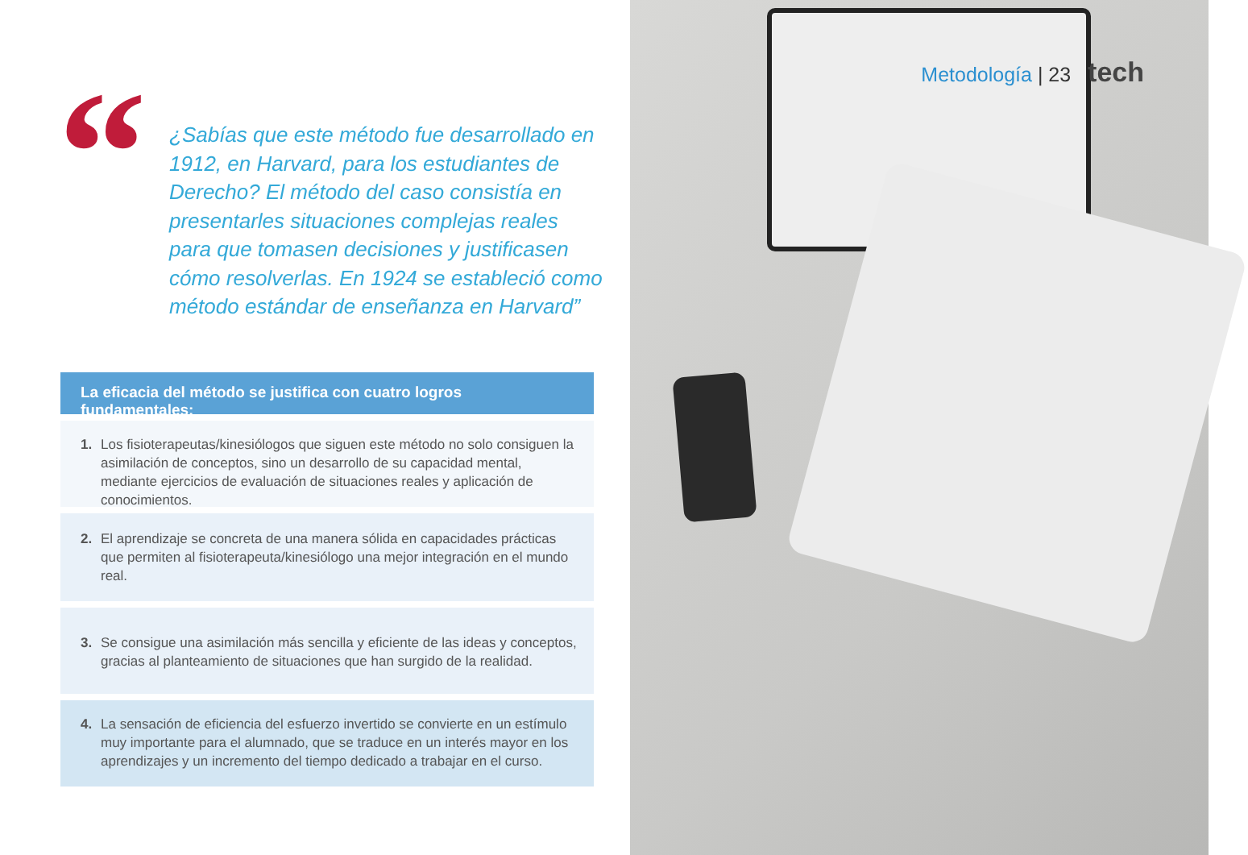“
¿Sabías que este método fue desarrollado en 1912, en Harvard, para los estudiantes de Derecho? El método del caso consistía en presentarles situaciones complejas reales para que tomasen decisiones y justificasen cómo resolverlas. En 1924 se estableció como método estándar de enseñanza en Harvard”
La eficacia del método se justifica con cuatro logros fundamentales:
1. Los fisioterapeutas/kinesiólogos que siguen este método no solo consiguen la asimilación de conceptos, sino un desarrollo de su capacidad mental, mediante ejercicios de evaluación de situaciones reales y aplicación de conocimientos.
2. El aprendizaje se concreta de una manera sólida en capacidades prácticas que permiten al fisioterapeuta/kinesiólogo una mejor integración en el mundo real.
3. Se consigue una asimilación más sencilla y eficiente de las ideas y conceptos, gracias al planteamiento de situaciones que han surgido de la realidad.
4. La sensación de eficiencia del esfuerzo invertido se convierte en un estímulo muy importante para el alumnado, que se traduce en un interés mayor en los aprendizajes y un incremento del tiempo dedicado a trabajar en el curso.
Metodología | 23 tech